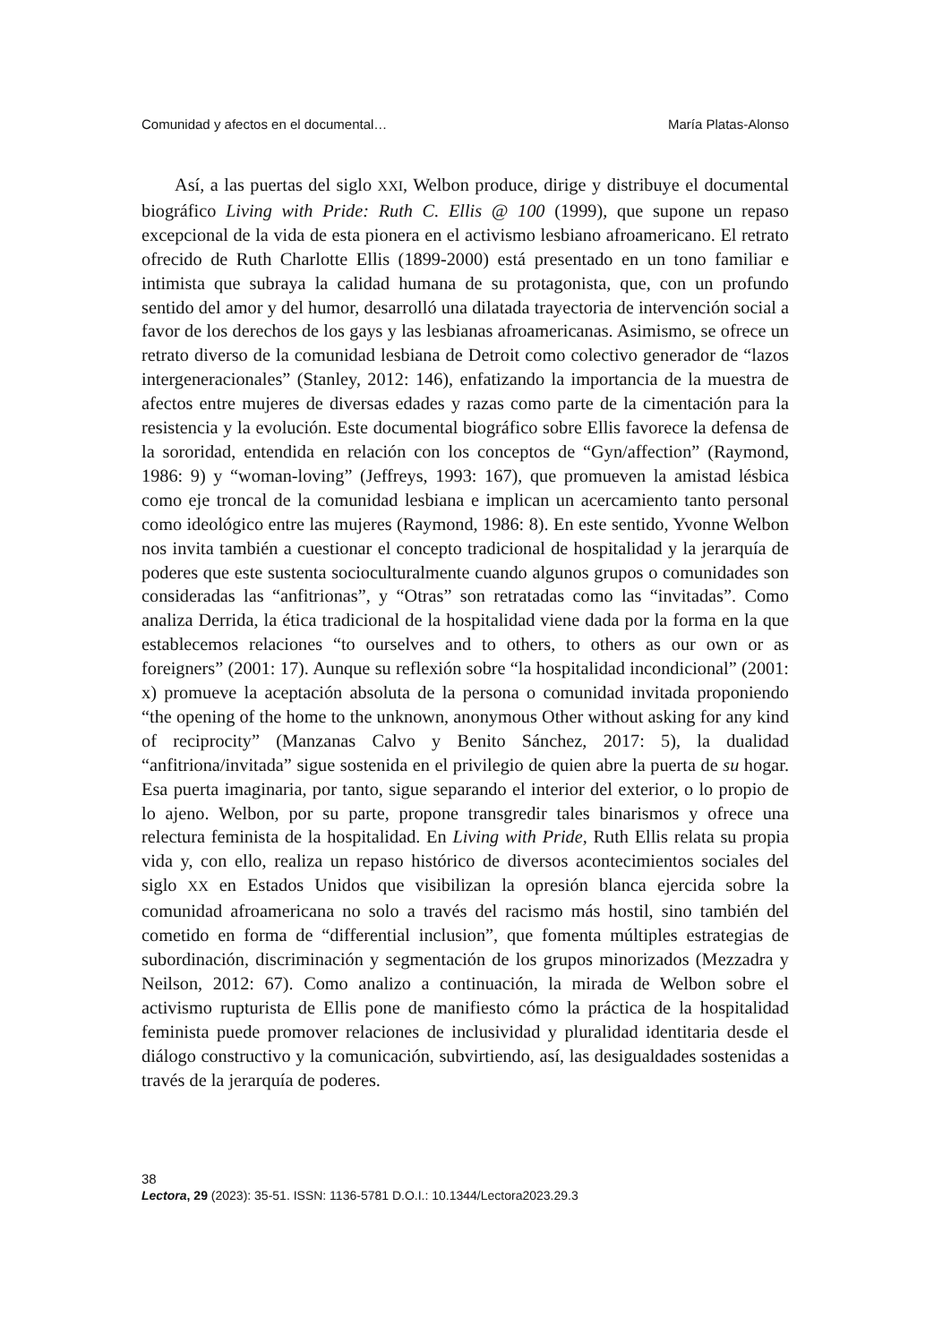Comunidad y afectos en el documental… María Platas-Alonso
Así, a las puertas del siglo XXI, Welbon produce, dirige y distribuye el documental biográfico Living with Pride: Ruth C. Ellis @ 100 (1999), que supone un repaso excepcional de la vida de esta pionera en el activismo lesbiano afroamericano. El retrato ofrecido de Ruth Charlotte Ellis (1899-2000) está presentado en un tono familiar e intimista que subraya la calidad humana de su protagonista, que, con un profundo sentido del amor y del humor, desarrolló una dilatada trayectoria de intervención social a favor de los derechos de los gays y las lesbianas afroamericanas. Asimismo, se ofrece un retrato diverso de la comunidad lesbiana de Detroit como colectivo generador de “lazos intergeneracionales” (Stanley, 2012: 146), enfatizando la importancia de la muestra de afectos entre mujeres de diversas edades y razas como parte de la cimentación para la resistencia y la evolución. Este documental biográfico sobre Ellis favorece la defensa de la sororidad, entendida en relación con los conceptos de “Gyn/affection” (Raymond, 1986: 9) y “woman-loving” (Jeffreys, 1993: 167), que promueven la amistad lésbica como eje troncal de la comunidad lesbiana e implican un acercamiento tanto personal como ideológico entre las mujeres (Raymond, 1986: 8). En este sentido, Yvonne Welbon nos invita también a cuestionar el concepto tradicional de hospitalidad y la jerarquía de poderes que este sustenta socioculturalmente cuando algunos grupos o comunidades son consideradas las “anfitrionas”, y “Otras” son retratadas como las “invitadas”. Como analiza Derrida, la ética tradicional de la hospitalidad viene dada por la forma en la que establecemos relaciones “to ourselves and to others, to others as our own or as foreigners” (2001: 17). Aunque su reflexión sobre “la hospitalidad incondicional” (2001: x) promueve la aceptación absoluta de la persona o comunidad invitada proponiendo “the opening of the home to the unknown, anonymous Other without asking for any kind of reciprocity” (Manzanas Calvo y Benito Sánchez, 2017: 5), la dualidad “anfitriona/invitada” sigue sostenida en el privilegio de quien abre la puerta de su hogar. Esa puerta imaginaria, por tanto, sigue separando el interior del exterior, o lo propio de lo ajeno. Welbon, por su parte, propone transgredir tales binarismos y ofrece una relectura feminista de la hospitalidad. En Living with Pride, Ruth Ellis relata su propia vida y, con ello, realiza un repaso histórico de diversos acontecimientos sociales del siglo XX en Estados Unidos que visibilizan la opresión blanca ejercida sobre la comunidad afroamericana no solo a través del racismo más hostil, sino también del cometido en forma de “differential inclusion”, que fomenta múltiples estrategias de subordinación, discriminación y segmentación de los grupos minorizados (Mezzadra y Neilson, 2012: 67). Como analizo a continuación, la mirada de Welbon sobre el activismo rupturista de Ellis pone de manifiesto cómo la práctica de la hospitalidad feminista puede promover relaciones de inclusividad y pluralidad identitaria desde el diálogo constructivo y la comunicación, subvirtiendo, así, las desigualdades sostenidas a través de la jerarquía de poderes.
38
Lectora, 29 (2023): 35-51. ISSN: 1136-5781 D.O.I.: 10.1344/Lectora2023.29.3